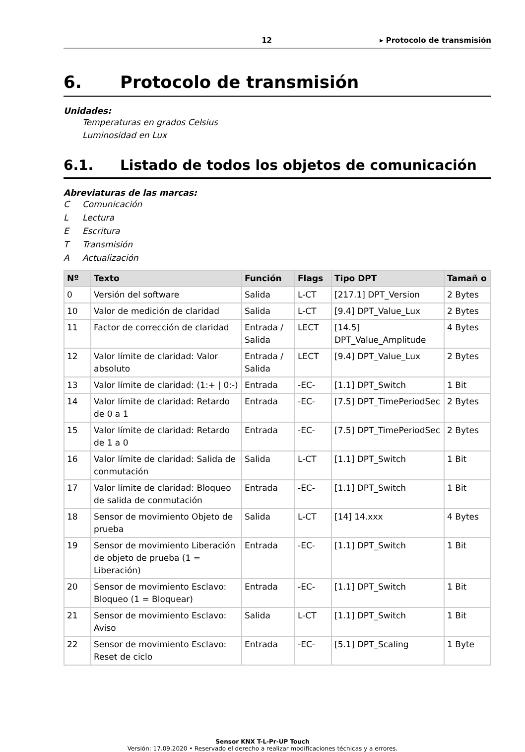12 ▸ Protocolo de transmisión
6. Protocolo de transmisión
Unidades:
Temperaturas en grados Celsius
Luminosidad en Lux
6.1. Listado de todos los objetos de comunicación
Abreviaturas de las marcas:
C Comunicación
L Lectura
E Escritura
T Transmisión
A Actualización
| Nº | Texto | Función | Flags | Tipo DPT | Tamañ o |
| --- | --- | --- | --- | --- | --- |
| 0 | Versión del software | Salida | L-CT | [217.1] DPT_Version | 2 Bytes |
| 10 | Valor de medición de claridad | Salida | L-CT | [9.4] DPT_Value_Lux | 2 Bytes |
| 11 | Factor de corrección de claridad | Entrada / Salida | LECT | [14.5] DPT_Value_Amplitude | 4 Bytes |
| 12 | Valor límite de claridad: Valor absoluto | Entrada / Salida | LECT | [9.4] DPT_Value_Lux | 2 Bytes |
| 13 | Valor límite de claridad: (1:+ / 0:-) | Entrada | -EC- | [1.1] DPT_Switch | 1 Bit |
| 14 | Valor límite de claridad: Retardo de 0 a 1 | Entrada | -EC- | [7.5] DPT_TimePeriodSec | 2 Bytes |
| 15 | Valor límite de claridad: Retardo de 1 a 0 | Entrada | -EC- | [7.5] DPT_TimePeriodSec | 2 Bytes |
| 16 | Valor límite de claridad: Salida de conmutación | Salida | L-CT | [1.1] DPT_Switch | 1 Bit |
| 17 | Valor límite de claridad: Bloqueo de salida de conmutación | Entrada | -EC- | [1.1] DPT_Switch | 1 Bit |
| 18 | Sensor de movimiento Objeto de prueba | Salida | L-CT | [14] 14.xxx | 4 Bytes |
| 19 | Sensor de movimiento Liberación de objeto de prueba (1 = Liberación) | Entrada | -EC- | [1.1] DPT_Switch | 1 Bit |
| 20 | Sensor de movimiento Esclavo: Bloqueo (1 = Bloquear) | Entrada | -EC- | [1.1] DPT_Switch | 1 Bit |
| 21 | Sensor de movimiento Esclavo: Aviso | Salida | L-CT | [1.1] DPT_Switch | 1 Bit |
| 22 | Sensor de movimiento Esclavo: Reset de ciclo | Entrada | -EC- | [5.1] DPT_Scaling | 1 Byte |
Sensor KNX T-L-Pr-UP Touch
Versión: 17.09.2020 • Reservado el derecho a realizar modificaciones técnicas y a errores.